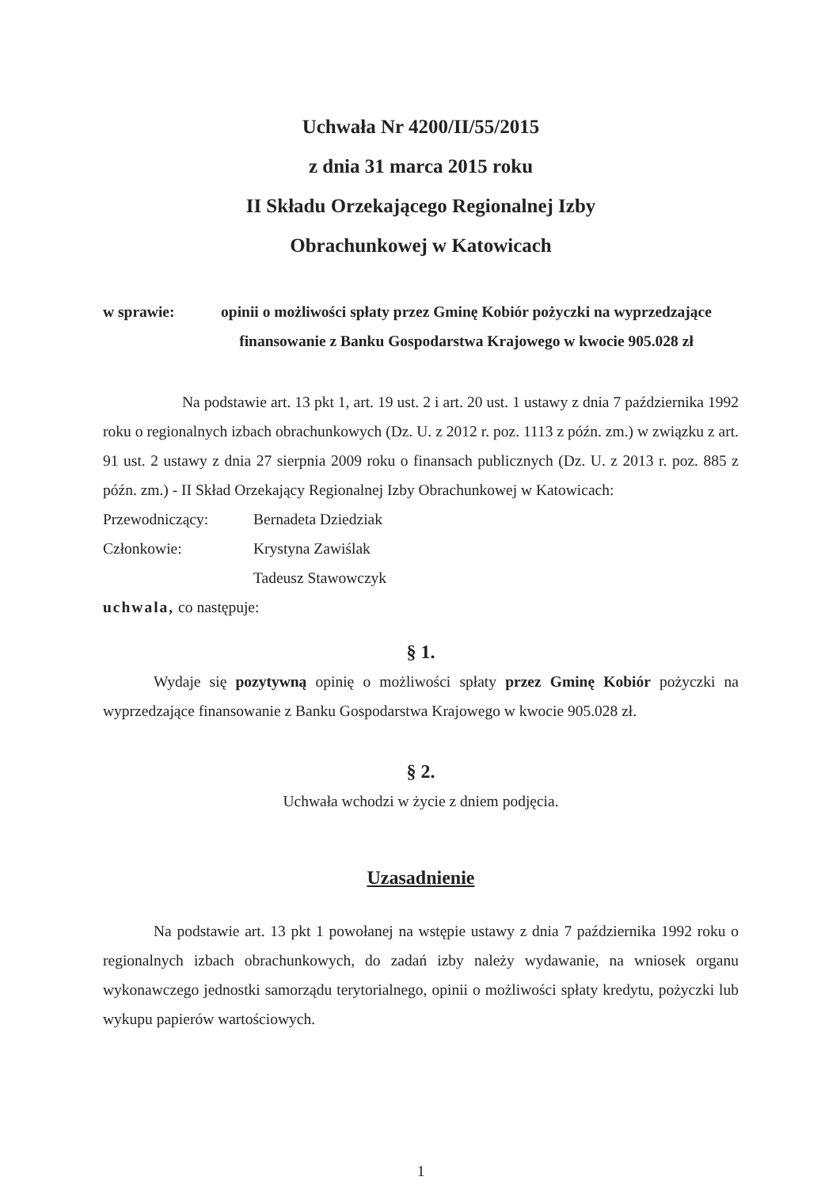Uchwała Nr 4200/II/55/2015
z dnia 31 marca 2015 roku
II Składu Orzekającego Regionalnej Izby
Obrachunkowej w Katowicach
w sprawie:
opinii o możliwości spłaty przez Gminę Kobiór pożyczki na wyprzedzające finansowanie z Banku Gospodarstwa Krajowego w kwocie 905.028 zł
Na podstawie art. 13 pkt 1, art. 19 ust. 2 i art. 20 ust. 1 ustawy z dnia 7 października 1992 roku o regionalnych izbach obrachunkowych (Dz. U. z 2012 r. poz. 1113 z późn. zm.) w związku z art. 91 ust. 2 ustawy z dnia 27 sierpnia 2009 roku o finansach publicznych (Dz. U. z 2013 r. poz. 885 z późn. zm.) - II Skład Orzekający Regionalnej Izby Obrachunkowej w Katowicach:
Przewodniczący: Bernadeta Dziedziak
Członkowie: Krystyna Zawiślak
Tadeusz Stawowczyk
uchwala, co następuje:
§ 1.
Wydaje się pozytywną opinię o możliwości spłaty przez Gminę Kobiór pożyczki na wyprzedzające finansowanie z Banku Gospodarstwa Krajowego w kwocie 905.028 zł.
§ 2.
Uchwała wchodzi w życie z dniem podjęcia.
Uzasadnienie
Na podstawie art. 13 pkt 1 powołanej na wstępie ustawy z dnia 7 października 1992 roku o regionalnych izbach obrachunkowych, do zadań izby należy wydawanie, na wniosek organu wykonawczego jednostki samorządu terytorialnego, opinii o możliwości spłaty kredytu, pożyczki lub wykupu papierów wartościowych.
1